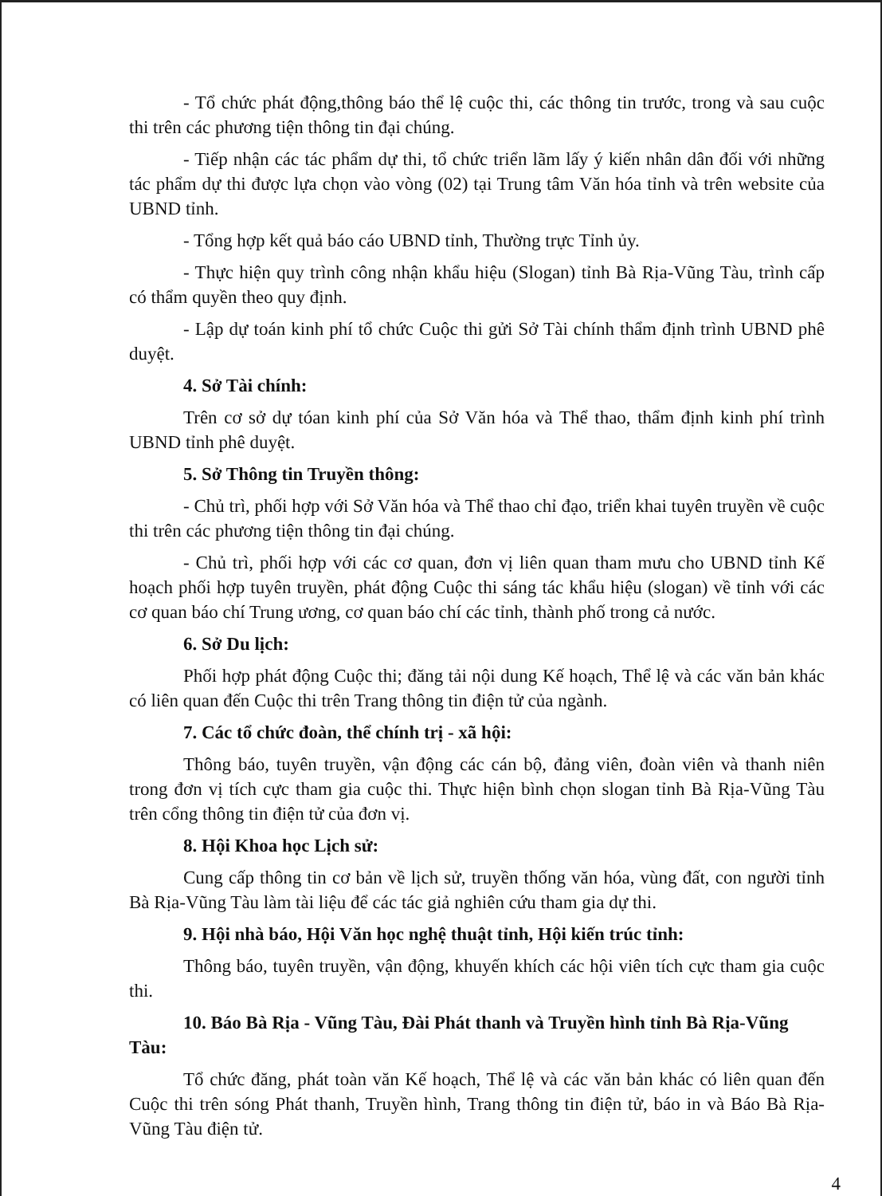- Tổ chức phát động,thông báo thể lệ cuộc thi, các thông tin trước, trong và sau cuộc thi trên các phương tiện thông tin đại chúng.
- Tiếp nhận các tác phẩm dự thi, tổ chức triển lãm lấy ý kiến nhân dân đối với những tác phẩm dự thi được lựa chọn vào vòng (02) tại Trung tâm Văn hóa tỉnh và trên website của UBND tỉnh.
- Tổng hợp kết quả báo cáo UBND tỉnh, Thường trực Tỉnh ủy.
- Thực hiện quy trình công nhận khẩu hiệu (Slogan) tỉnh Bà Rịa-Vũng Tàu, trình cấp có thẩm quyền theo quy định.
- Lập dự toán kinh phí tổ chức Cuộc thi gửi Sở Tài chính thẩm định trình UBND phê duyệt.
4. Sở Tài chính:
Trên cơ sở dự tóan kinh phí của Sở Văn hóa và Thể thao, thẩm định kinh phí trình UBND tỉnh phê duyệt.
5. Sở Thông tin Truyền thông:
- Chủ trì, phối hợp với Sở Văn hóa và Thể thao chỉ đạo, triển khai tuyên truyền về cuộc thi trên các phương tiện thông tin đại chúng.
- Chủ trì, phối hợp với các cơ quan, đơn vị liên quan tham mưu cho UBND tỉnh Kế hoạch phối hợp tuyên truyền, phát động Cuộc thi sáng tác khẩu hiệu (slogan) về tỉnh với các cơ quan báo chí Trung ương, cơ quan báo chí các tỉnh, thành phố trong cả nước.
6. Sở Du lịch:
Phối hợp phát động Cuộc thi; đăng tải nội dung Kế hoạch, Thể lệ và các văn bản khác có liên quan đến Cuộc thi trên Trang thông tin điện tử của ngành.
7. Các tổ chức đoàn, thể chính trị - xã hội:
Thông báo, tuyên truyền, vận động các cán bộ, đảng viên, đoàn viên và thanh niên trong đơn vị tích cực tham gia cuộc thi. Thực hiện bình chọn slogan tỉnh Bà Rịa-Vũng Tàu trên cổng thông tin điện tử của đơn vị.
8. Hội Khoa học Lịch sử:
Cung cấp thông tin cơ bản về lịch sử, truyền thống văn hóa, vùng đất, con người tỉnh Bà Rịa-Vũng Tàu làm tài liệu để các tác giả nghiên cứu tham gia dự thi.
9. Hội nhà báo, Hội Văn học nghệ thuật tỉnh, Hội kiến trúc tỉnh:
Thông báo, tuyên truyền, vận động, khuyến khích các hội viên tích cực tham gia cuộc thi.
10. Báo Bà Rịa - Vũng Tàu, Đài Phát thanh và Truyền hình tỉnh Bà Rịa-Vũng Tàu:
Tổ chức đăng, phát toàn văn Kế hoạch, Thể lệ và các văn bản khác có liên quan đến Cuộc thi trên sóng Phát thanh, Truyền hình, Trang thông tin điện tử, báo in và Báo Bà Rịa-Vũng Tàu điện tử.
4